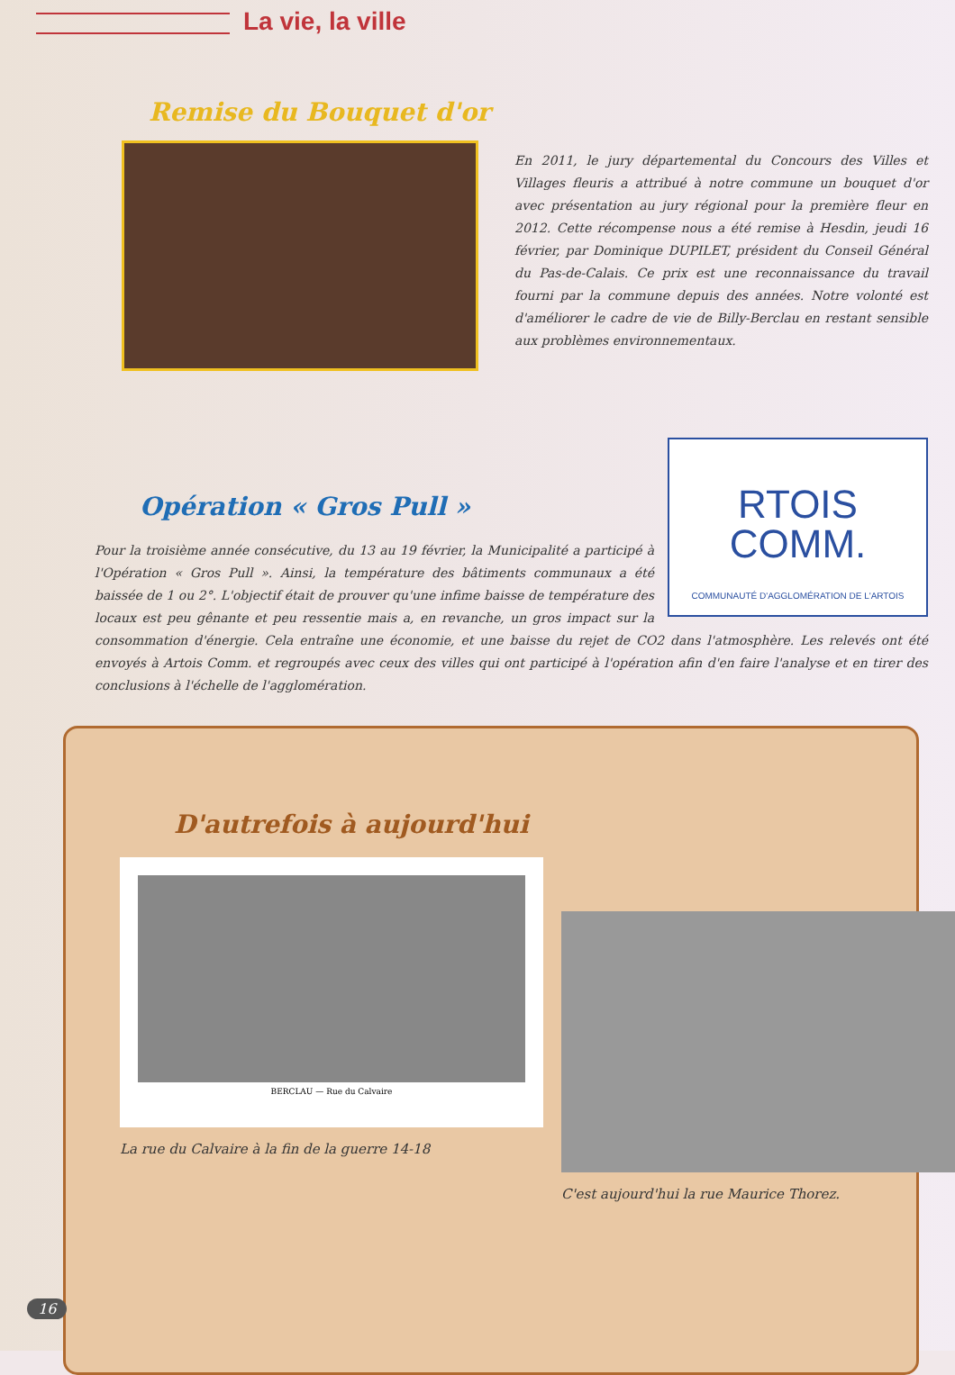La vie, la ville
Remise du Bouquet d'or
En 2011, le jury départemental du Concours des Villes et Villages fleuris a attribué à notre commune un bouquet d'or avec présentation au jury régional pour la première fleur en 2012. Cette récompense nous a été remise à Hesdin, jeudi 16 février, par Dominique DUPILET, président du Conseil Général du Pas-de-Calais. Ce prix est une reconnaissance du travail fourni par la commune depuis des années. Notre volonté est d'améliorer le cadre de vie de Billy-Berclau en restant sensible aux problèmes environnementaux.
RTOIS
COMM.
COMMUNAUTÉ D'AGGLOMÉRATION DE L'ARTOIS
Opération « Gros Pull »
Pour la troisième année consécutive, du 13 au 19 février, la Municipalité a participé à l'Opération « Gros Pull ». Ainsi, la température des bâtiments communaux a été baissée de 1 ou 2°. L'objectif était de prouver qu'une infime baisse de température des locaux est peu gênante et peu ressentie mais a, en revanche, un gros impact sur la consommation d'énergie. Cela entraîne une économie, et une baisse du rejet de CO2 dans l'atmosphère. Les relevés ont été envoyés à Artois Comm. et regroupés avec ceux des villes qui ont participé à l'opération afin d'en faire l'analyse et en tirer des conclusions à l'échelle de l'agglomération.
D'autrefois à aujourd'hui
BERCLAU — Rue du Calvaire
La rue du Calvaire à la fin de la guerre 14-18
C'est aujourd'hui la rue Maurice Thorez.
16